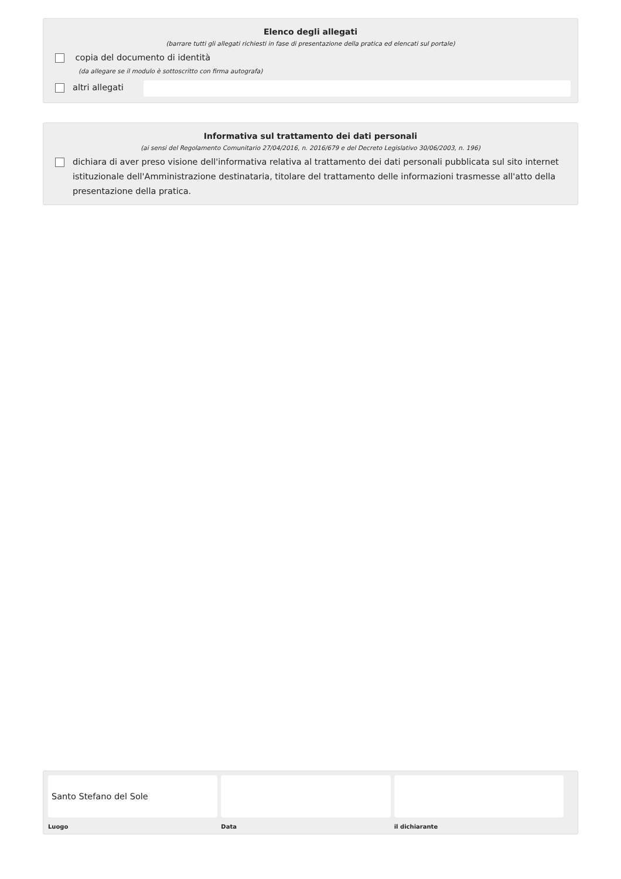Elenco degli allegati
(barrare tutti gli allegati richiesti in fase di presentazione della pratica ed elencati sul portale)
copia del documento di identità
(da allegare se il modulo è sottoscritto con firma autografa)
altri allegati
Informativa sul trattamento dei dati personali
(ai sensi del Regolamento Comunitario 27/04/2016, n. 2016/679 e del Decreto Legislativo 30/06/2003, n. 196)
dichiara di aver preso visione dell'informativa relativa al trattamento dei dati personali pubblicata sul sito internet istituzionale dell'Amministrazione destinataria, titolare del trattamento delle informazioni trasmesse all'atto della presentazione della pratica.
Santo Stefano del Sole
Luogo
Data il dichiarante